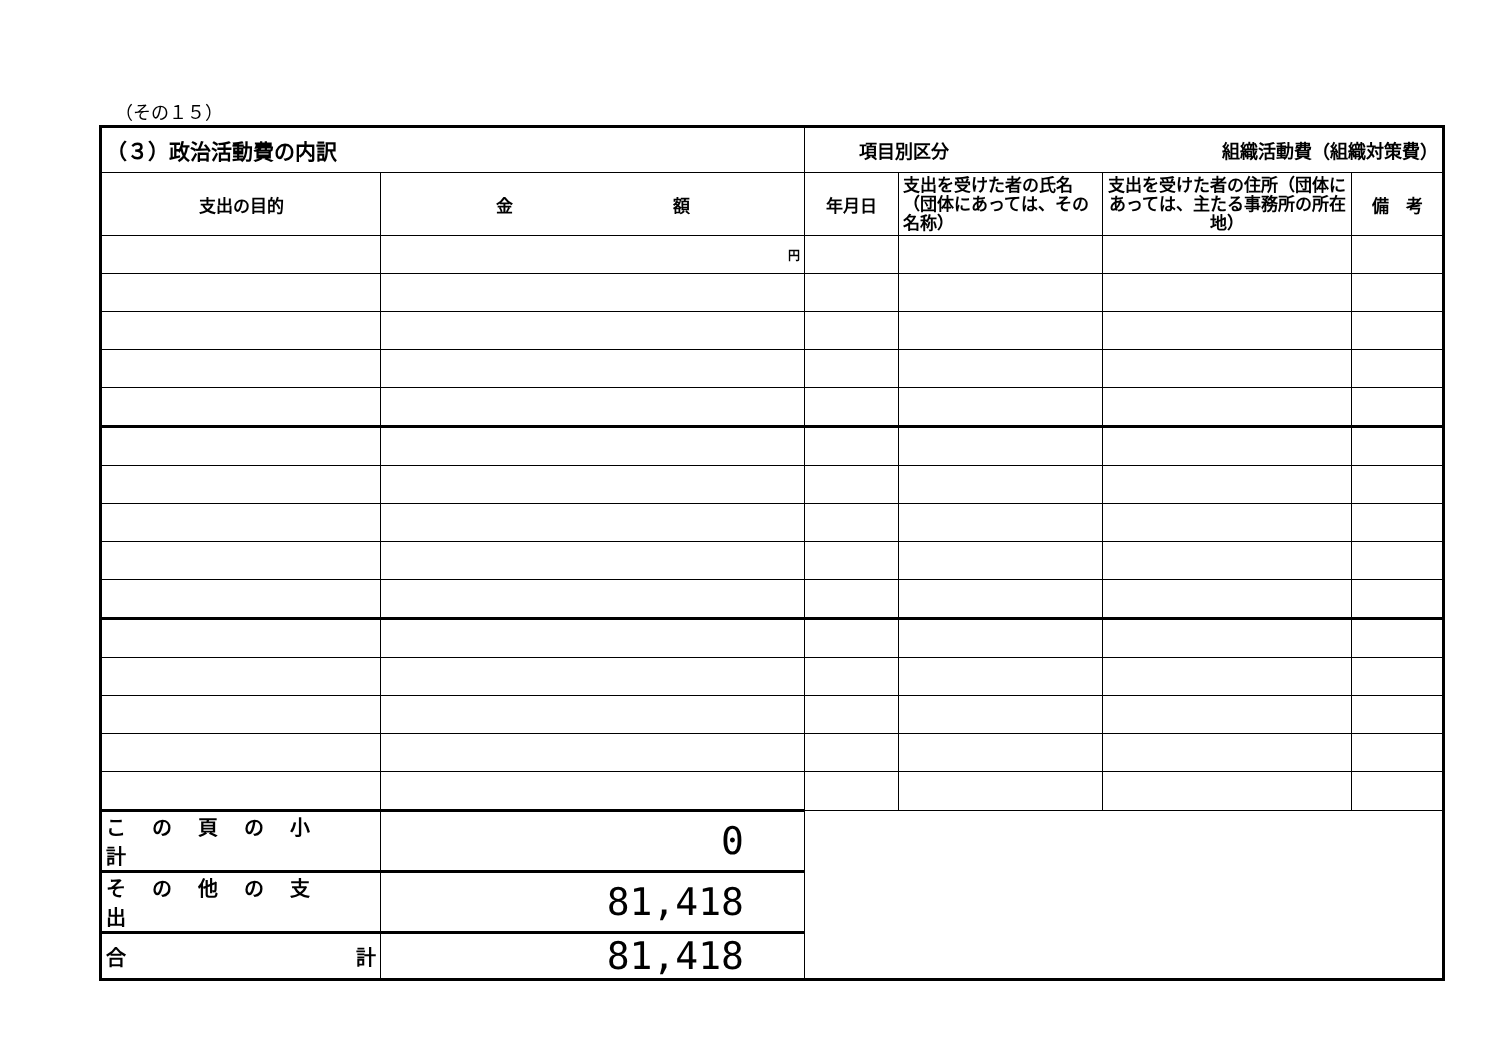（その１５）
| （３）政治活動費の内訳 | | 項目別区分 組織活動費（組織対策費） | | | |
| 支出の目的 | 金 額 | 年月日 | 支出を受けた者の氏名（団体にあっては、その名称） | 支出を受けた者の住所（団体にあっては、主たる事務所の所在地） | 備 考 |
| | 円 | | | | |
| この頁の小計 | 0 | | | | |
| その他の支出 | 81,418 | | | | |
| 合 計 | 81,418 | | | | |